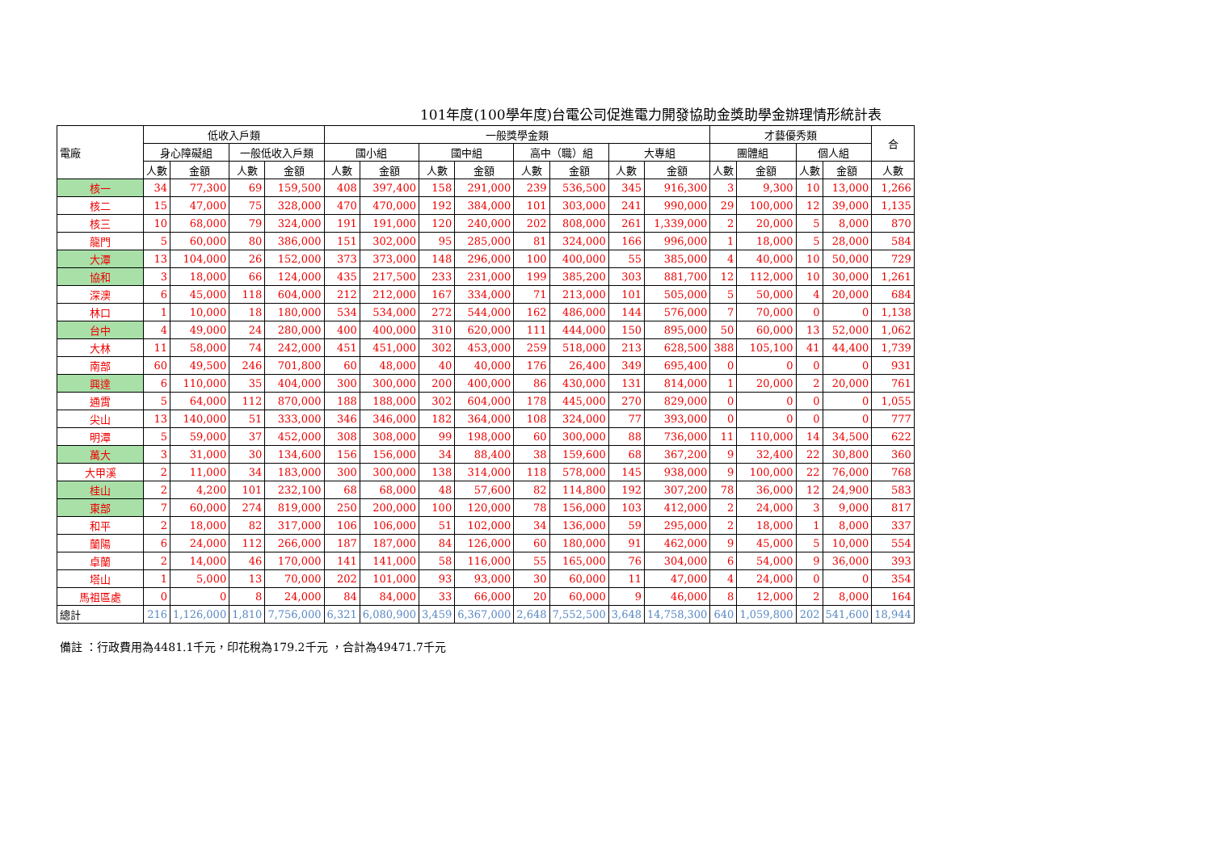101年度(100學年度)台電公司促進電力開發協助金獎助學金辦理情形統計表
| 電廠 | 低收入戶類 | | | | 一般獎學金類 | | | | | | | | 才藝優秀類 | | | | 合 |
| --- | --- | --- | --- | --- | --- | --- | --- | --- | --- | --- | --- | --- | --- | --- | --- | --- | --- |
| | 身心障礙組 | | 一般低收入戶類 | | 國小組 | | 國中組 | | 高中（職）組 | | 大專組 | | 團體組 | | 個人組 | | |
| | 人數 | 金額 | 人數 | 金額 | 人數 | 金額 | 人數 | 金額 | 人數 | 金額 | 人數 | 金額 | 人數 | 金額 | 人數 | 金額 | 人數 |
| 核一 | 34 | 77,300 | 69 | 159,500 | 408 | 397,400 | 158 | 291,000 | 239 | 536,500 | 345 | 916,300 | 3 | 9,300 | 10 | 13,000 | 1,266 |
| 核二 | 15 | 47,000 | 75 | 328,000 | 470 | 470,000 | 192 | 384,000 | 101 | 303,000 | 241 | 990,000 | 29 | 100,000 | 12 | 39,000 | 1,135 |
| 核三 | 10 | 68,000 | 79 | 324,000 | 191 | 191,000 | 120 | 240,000 | 202 | 808,000 | 261 | 1,339,000 | 2 | 20,000 | 5 | 8,000 | 870 |
| 龍門 | 5 | 60,000 | 80 | 386,000 | 151 | 302,000 | 95 | 285,000 | 81 | 324,000 | 166 | 996,000 | 1 | 18,000 | 5 | 28,000 | 584 |
| 大潭 | 13 | 104,000 | 26 | 152,000 | 373 | 373,000 | 148 | 296,000 | 100 | 400,000 | 55 | 385,000 | 4 | 40,000 | 10 | 50,000 | 729 |
| 協和 | 3 | 18,000 | 66 | 124,000 | 435 | 217,500 | 233 | 231,000 | 199 | 385,200 | 303 | 881,700 | 12 | 112,000 | 10 | 30,000 | 1,261 |
| 深澳 | 6 | 45,000 | 118 | 604,000 | 212 | 212,000 | 167 | 334,000 | 71 | 213,000 | 101 | 505,000 | 5 | 50,000 | 4 | 20,000 | 684 |
| 林口 | 1 | 10,000 | 18 | 180,000 | 534 | 534,000 | 272 | 544,000 | 162 | 486,000 | 144 | 576,000 | 7 | 70,000 | 0 | 0 | 1,138 |
| 台中 | 4 | 49,000 | 24 | 280,000 | 400 | 400,000 | 310 | 620,000 | 111 | 444,000 | 150 | 895,000 | 50 | 60,000 | 13 | 52,000 | 1,062 |
| 大林 | 11 | 58,000 | 74 | 242,000 | 451 | 451,000 | 302 | 453,000 | 259 | 518,000 | 213 | 628,500 | 388 | 105,100 | 41 | 44,400 | 1,739 |
| 南部 | 60 | 49,500 | 246 | 701,800 | 60 | 48,000 | 40 | 40,000 | 176 | 26,400 | 349 | 695,400 | 0 | 0 | 0 | 0 | 931 |
| 興達 | 6 | 110,000 | 35 | 404,000 | 300 | 300,000 | 200 | 400,000 | 86 | 430,000 | 131 | 814,000 | 1 | 20,000 | 2 | 20,000 | 761 |
| 通霄 | 5 | 64,000 | 112 | 870,000 | 188 | 188,000 | 302 | 604,000 | 178 | 445,000 | 270 | 829,000 | 0 | 0 | 0 | 0 | 1,055 |
| 尖山 | 13 | 140,000 | 51 | 333,000 | 346 | 346,000 | 182 | 364,000 | 108 | 324,000 | 77 | 393,000 | 0 | 0 | 0 | 0 | 777 |
| 明潭 | 5 | 59,000 | 37 | 452,000 | 308 | 308,000 | 99 | 198,000 | 60 | 300,000 | 88 | 736,000 | 11 | 110,000 | 14 | 34,500 | 622 |
| 萬大 | 3 | 31,000 | 30 | 134,600 | 156 | 156,000 | 34 | 88,400 | 38 | 159,600 | 68 | 367,200 | 9 | 32,400 | 22 | 30,800 | 360 |
| 大甲溪 | 2 | 11,000 | 34 | 183,000 | 300 | 300,000 | 138 | 314,000 | 118 | 578,000 | 145 | 938,000 | 9 | 100,000 | 22 | 76,000 | 768 |
| 桂山 | 2 | 4,200 | 101 | 232,100 | 68 | 68,000 | 48 | 57,600 | 82 | 114,800 | 192 | 307,200 | 78 | 36,000 | 12 | 24,900 | 583 |
| 東部 | 7 | 60,000 | 274 | 819,000 | 250 | 200,000 | 100 | 120,000 | 78 | 156,000 | 103 | 412,000 | 2 | 24,000 | 3 | 9,000 | 817 |
| 和平 | 2 | 18,000 | 82 | 317,000 | 106 | 106,000 | 51 | 102,000 | 34 | 136,000 | 59 | 295,000 | 2 | 18,000 | 1 | 8,000 | 337 |
| 蘭陽 | 6 | 24,000 | 112 | 266,000 | 187 | 187,000 | 84 | 126,000 | 60 | 180,000 | 91 | 462,000 | 9 | 45,000 | 5 | 10,000 | 554 |
| 卓蘭 | 2 | 14,000 | 46 | 170,000 | 141 | 141,000 | 58 | 116,000 | 55 | 165,000 | 76 | 304,000 | 6 | 54,000 | 9 | 36,000 | 393 |
| 塔山 | 1 | 5,000 | 13 | 70,000 | 202 | 101,000 | 93 | 93,000 | 30 | 60,000 | 11 | 47,000 | 4 | 24,000 | 0 | 0 | 354 |
| 馬祖區處 | 0 | 0 | 8 | 24,000 | 84 | 84,000 | 33 | 66,000 | 20 | 60,000 | 9 | 46,000 | 8 | 12,000 | 2 | 8,000 | 164 |
| 總計 | 216 | 1,126,000 | 1,810 | 7,756,000 | 6,321 | 6,080,900 | 3,459 | 6,367,000 | 2,648 | 7,552,500 | 3,648 | 14,758,300 | 640 | 1,059,800 | 202 | 541,600 | 18,944 |
備註 ：行政費用為4481.1千元，印花稅為179.2千元 ，合計為49471.7千元